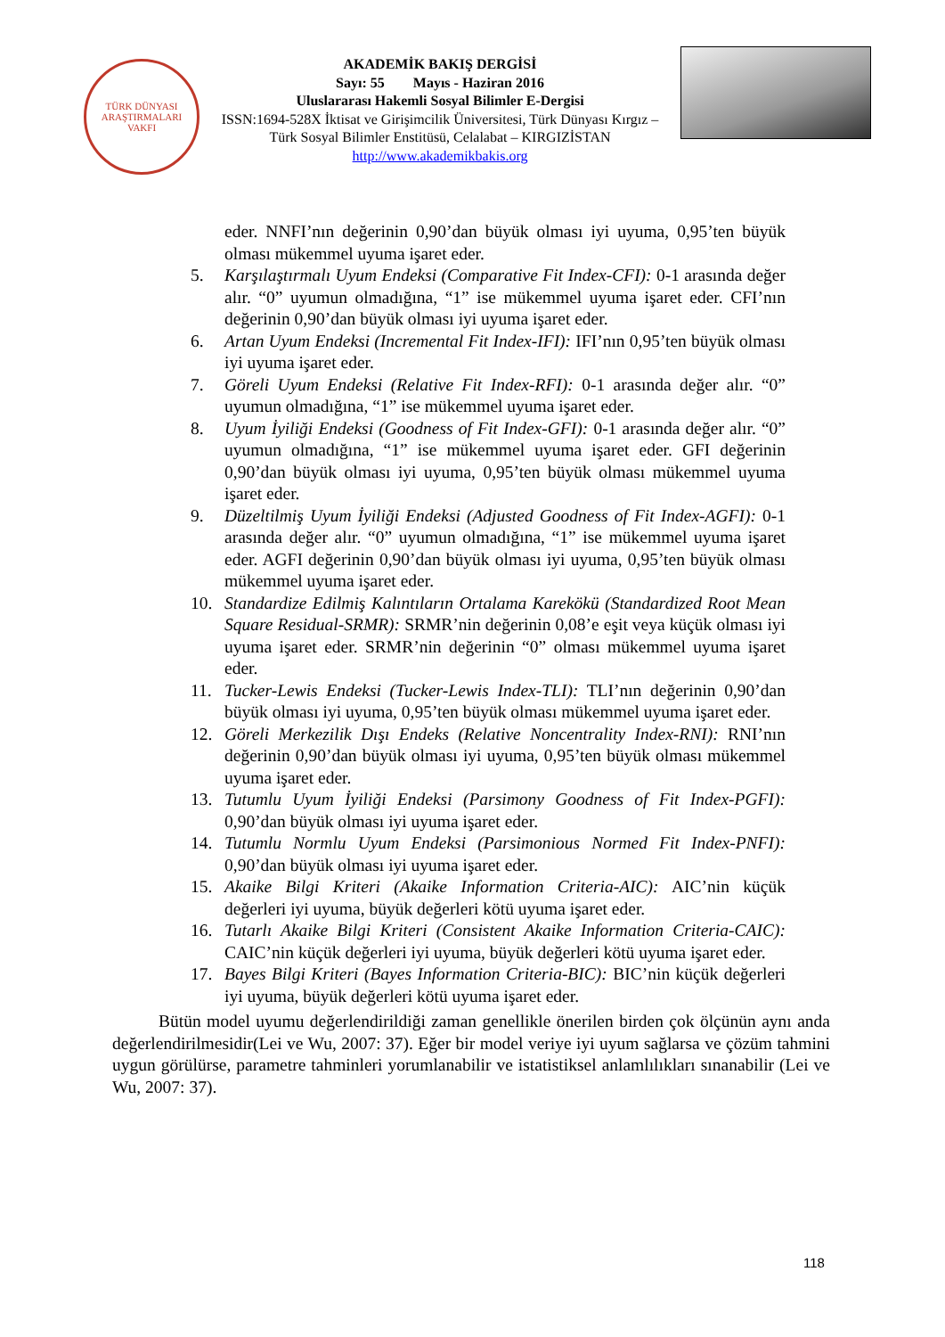TÜRK DÜNYASI ARAŞTIRMALARI VAKFI
AKADEMİK BAKIŞ DERGİSİ
Sayı: 55 Mayıs - Haziran 2016
Uluslararası Hakemli Sosyal Bilimler E-Dergisi
ISSN:1694-528X İktisat ve Girişimcilik Üniversitesi, Türk Dünyası Kırgız – Türk Sosyal Bilimler Enstitüsü, Celalabat – KIRGIZİSTAN
http://www.akademikbakis.org
eder. NNFI’nın değerinin 0,90’dan büyük olması iyi uyuma, 0,95’ten büyük olması mükemmel uyuma işaret eder.
5. Karşılaştırmalı Uyum Endeksi (Comparative Fit Index-CFI): 0-1 arasında değer alır. “0” uyumun olmadığına, “1” ise mükemmel uyuma işaret eder. CFI’nın değerinin 0,90’dan büyük olması iyi uyuma işaret eder.
6. Artan Uyum Endeksi (Incremental Fit Index-IFI): IFI’nın 0,95’ten büyük olması iyi uyuma işaret eder.
7. Göreli Uyum Endeksi (Relative Fit Index-RFI): 0-1 arasında değer alır. “0” uyumun olmadığına, “1” ise mükemmel uyuma işaret eder.
8. Uyum İyiliği Endeksi (Goodness of Fit Index-GFI): 0-1 arasında değer alır. “0” uyumun olmadığına, “1” ise mükemmel uyuma işaret eder. GFI değerinin 0,90’dan büyük olması iyi uyuma, 0,95’ten büyük olması mükemmel uyuma işaret eder.
9. Düzeltilmiş Uyum İyiliği Endeksi (Adjusted Goodness of Fit Index-AGFI): 0-1 arasında değer alır. “0” uyumun olmadığına, “1” ise mükemmel uyuma işaret eder. AGFI değerinin 0,90’dan büyük olması iyi uyuma, 0,95’ten büyük olması mükemmel uyuma işaret eder.
10. Standardize Edilmiş Kalıntıların Ortalama Karekökü (Standardized Root Mean Square Residual-SRMR): SRMR’nin değerinin 0,08’e eşit veya küçük olması iyi uyuma işaret eder. SRMR’nin değerinin “0” olması mükemmel uyuma işaret eder.
11. Tucker-Lewis Endeksi (Tucker-Lewis Index-TLI): TLI’nın değerinin 0,90’dan büyük olması iyi uyuma, 0,95’ten büyük olması mükemmel uyuma işaret eder.
12. Göreli Merkezilik Dışı Endeks (Relative Noncentrality Index-RNI): RNI’nın değerinin 0,90’dan büyük olması iyi uyuma, 0,95’ten büyük olması mükemmel uyuma işaret eder.
13. Tutumlu Uyum İyiliği Endeksi (Parsimony Goodness of Fit Index-PGFI): 0,90’dan büyük olması iyi uyuma işaret eder.
14. Tutumlu Normlu Uyum Endeksi (Parsimonious Normed Fit Index-PNFI): 0,90’dan büyük olması iyi uyuma işaret eder.
15. Akaike Bilgi Kriteri (Akaike Information Criteria-AIC): AIC’nin küçük değerleri iyi uyuma, büyük değerleri kötü uyuma işaret eder.
16. Tutarlı Akaike Bilgi Kriteri (Consistent Akaike Information Criteria-CAIC): CAIC’nin küçük değerleri iyi uyuma, büyük değerleri kötü uyuma işaret eder.
17. Bayes Bilgi Kriteri (Bayes Information Criteria-BIC): BIC’nin küçük değerleri iyi uyuma, büyük değerleri kötü uyuma işaret eder.
Bütün model uyumu değerlendirildiği zaman genellikle önerilen birden çok ölçünün aynı anda değerlendirilmesidir(Lei ve Wu, 2007: 37). Eğer bir model veriye iyi uyum sağlarsa ve çözüm tahmini uygun görülürse, parametre tahminleri yorumlanabilir ve istatistiksel anlamlılıkları sınanabilir (Lei ve Wu, 2007: 37).
118